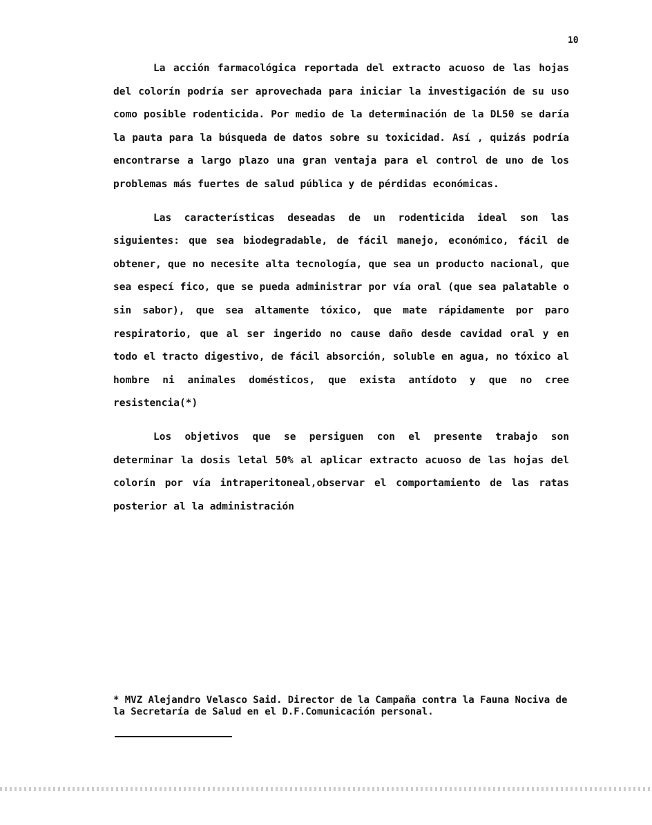10
La acción farmacológica reportada del extracto acuoso de las hojas del colorín podría ser aprovechada para iniciar la investigación de su uso como posible rodenticida. Por medio de la determinación de la DL50 se daría la pauta para la búsqueda de datos sobre su toxicidad. Así , quizás podría encontrarse a largo plazo una gran ventaja para el control de uno de los problemas más fuertes de salud pública y de pérdidas económicas.
Las características deseadas de un rodenticida ideal son las siguientes: que sea biodegradable, de fácil manejo, económico, fácil de obtener, que no necesite alta tecnología, que sea un producto nacional, que sea especí fico, que se pueda administrar por vía oral (que sea palatable o sin sabor), que sea altamente tóxico, que mate rápidamente por paro respiratorio, que al ser ingerido no cause daño desde cavidad oral y en todo el tracto digestivo, de fácil absorción, soluble en agua, no tóxico al hombre ni animales domésticos, que exista antídoto y que no cree resistencia(*)
Los objetivos que se persiguen con el presente trabajo son determinar la dosis letal 50% al aplicar extracto acuoso de las hojas del colorín por vía intraperitoneal,observar el comportamiento de las ratas posterior al la administración
* MVZ Alejandro Velasco Said. Director de la Campaña contra la Fauna Nociva de la Secretaría de Salud en el D.F.Comunicación personal.